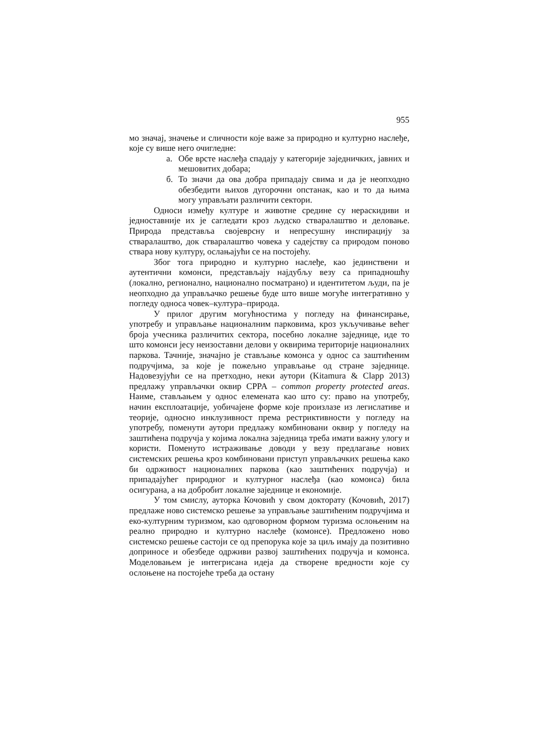955
мо значај, значење и сличности које важе за природно и културно наслеђе, које су више него очигледне:
а. Обе врсте наслеђа спадају у категорије заједничких, јавних и мешовитих добара;
б. То значи да ова добра припадају свима и да је неопходно обезбедити њихов дугорочни опстанак, као и то да њима могу управљати различити сектори.
Односи између културе и животне средине су нераскидиви и једноставније их је сагледати кроз људско стваралаштво и деловање. Природа представља својеврсну и непресушну инспирацију за стваралаштво, док стваралаштво човека у садејству са природом поново ствара нову културу, ослањајући се на постојећу.
Због тога природно и културно наслеђе, као јединствени и аутентични комонси, представљају најдубљу везу са припадношћу (локално, регионално, национално посматрано) и идентитетом људи, па је неопходно да управљачко решење буде што више могуће интегративно у погледу односа човек–култура–природа.
У прилог другим могућностима у погледу на финансирање, употребу и управљање националним парковима, кроз укључивање већег броја учесника различитих сектора, посебно локалне заједнице, иде то што комонси јесу неизоставни делови у оквирима територије националних паркова. Тачније, значајно је стављање комонса у однос са заштићеним подручјима, за које је пожељно управљање од стране заједнице. Надовезујући се на претходно, неки аутори (Kitamura & Clapp 2013) предлажу управљачки оквир CPPA – common property protected areas. Наиме, стављањем у однос елемената као што су: право на употребу, начин експлоатације, уобичајене форме које произлазе из легислативе и теорије, односно инклузивност према рестриктивности у погледу на употребу, поменути аутори предлажу комбиновани оквир у погледу на заштићена подручја у којима локална заједница треба имати важну улогу и користи. Поменуто истраживање доводи у везу предлагање нових системских решења кроз комбиновани приступ управљачких решења како би одрживост националних паркова (као заштићених подручја) и припадајућег природног и културног наслеђа (као комонса) била осигурана, а на добробит локалне заједнице и економије.
У том смислу, ауторка Кочовић у свом докторату (Кочовић, 2017) предлаже ново системско решење за управљање заштићеним подручјима и еко-културним туризмом, као одговорном формом туризма ослоњеним на реално природно и културно наслеђе (комонсе). Предложено ново системско решење састоји се од препорука које за циљ имају да позитивно доприносе и обезбеде одрживи развој заштићених подручја и комонса. Моделовањем је интегрисана идеја да створене вредности које су ослоњене на постојеће треба да остану